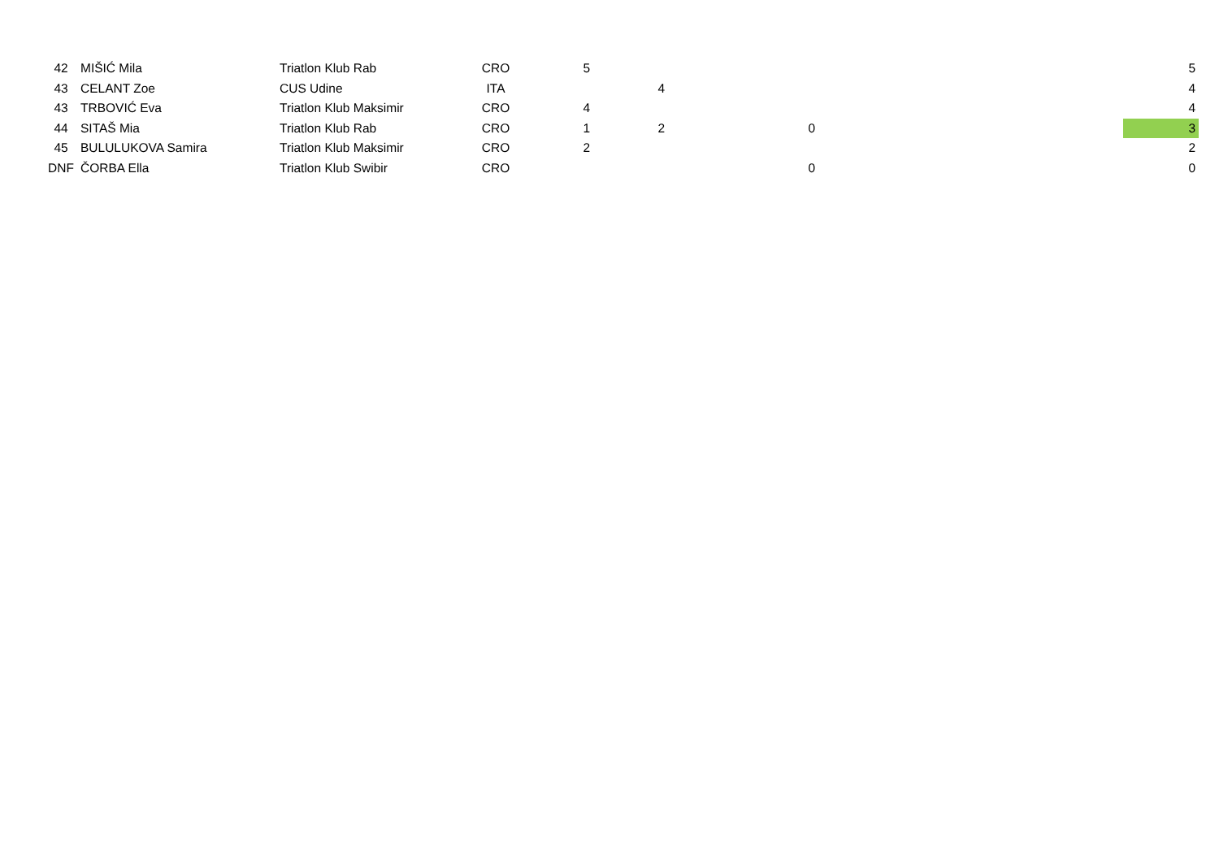| 42 | MIŠIĆ Mila | Triatlon Klub Rab | CRO | 5 | | | | 5 |
| 43 | CELANT Zoe | CUS Udine | ITA | | 4 | | | 4 |
| 43 | TRBOVIĆ Eva | Triatlon Klub Maksimir | CRO | 4 | | | | 4 |
| 44 | SITAŠ Mia | Triatlon Klub Rab | CRO | 1 | 2 | 0 | | 3 |
| 45 | BULULUKOVA Samira | Triatlon Klub Maksimir | CRO | 2 | | | | 2 |
| DNF | ČORBA Ella | Triatlon Klub Swibir | CRO | | | 0 | | 0 |